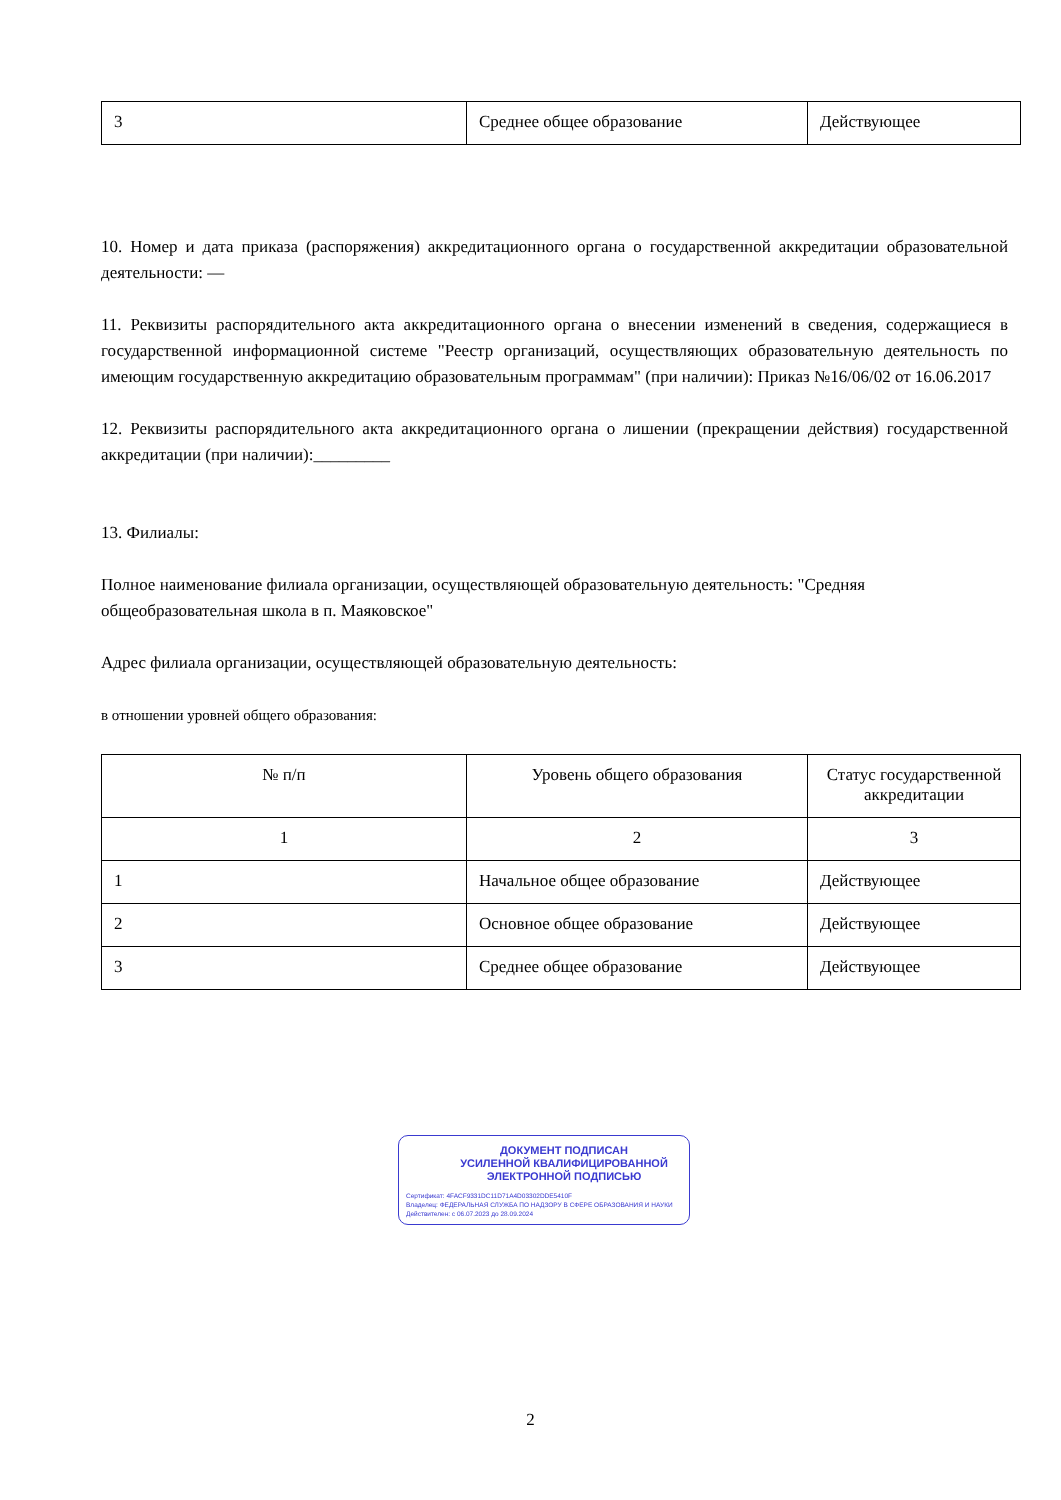| 3 | Среднее общее образование | Действующее |
10. Номер и дата приказа (распоряжения) аккредитационного органа о государственной аккредитации образовательной деятельности: —
11. Реквизиты распорядительного акта аккредитационного органа о внесении изменений в сведения, содержащиеся в государственной информационной системе "Реестр организаций, осуществляющих образовательную деятельность по имеющим государственную аккредитацию образовательным программам" (при наличии): Приказ №16/06/02 от 16.06.2017
12. Реквизиты распорядительного акта аккредитационного органа о лишении (прекращении действия) государственной аккредитации (при наличии):_________
13. Филиалы:
Полное наименование филиала организации, осуществляющей образовательную деятельность: "Средняя общеобразовательная школа в п. Маяковское"
Адрес филиала организации, осуществляющей образовательную деятельность:
в отношении уровней общего образования:
| № п/п | Уровень общего образования | Статус государственной аккредитации |
| 1 | 2 | 3 |
| 1 | Начальное общее образование | Действующее |
| 2 | Основное общее образование | Действующее |
| 3 | Среднее общее образование | Действующее |
ДОКУМЕНТ ПОДПИСАН
УСИЛЕННОЙ КВАЛИФИЦИРОВАННОЙ
ЭЛЕКТРОННОЙ ПОДПИСЬЮ
Сертификат: 4FACF9331DC11D71A4D03302DDE5410F
Владелец: ФЕДЕРАЛЬНАЯ СЛУЖБА ПО НАДЗОРУ В СФЕРЕ ОБРАЗОВАНИЯ И НАУКИ
Действителен: с 06.07.2023 до 28.09.2024
2